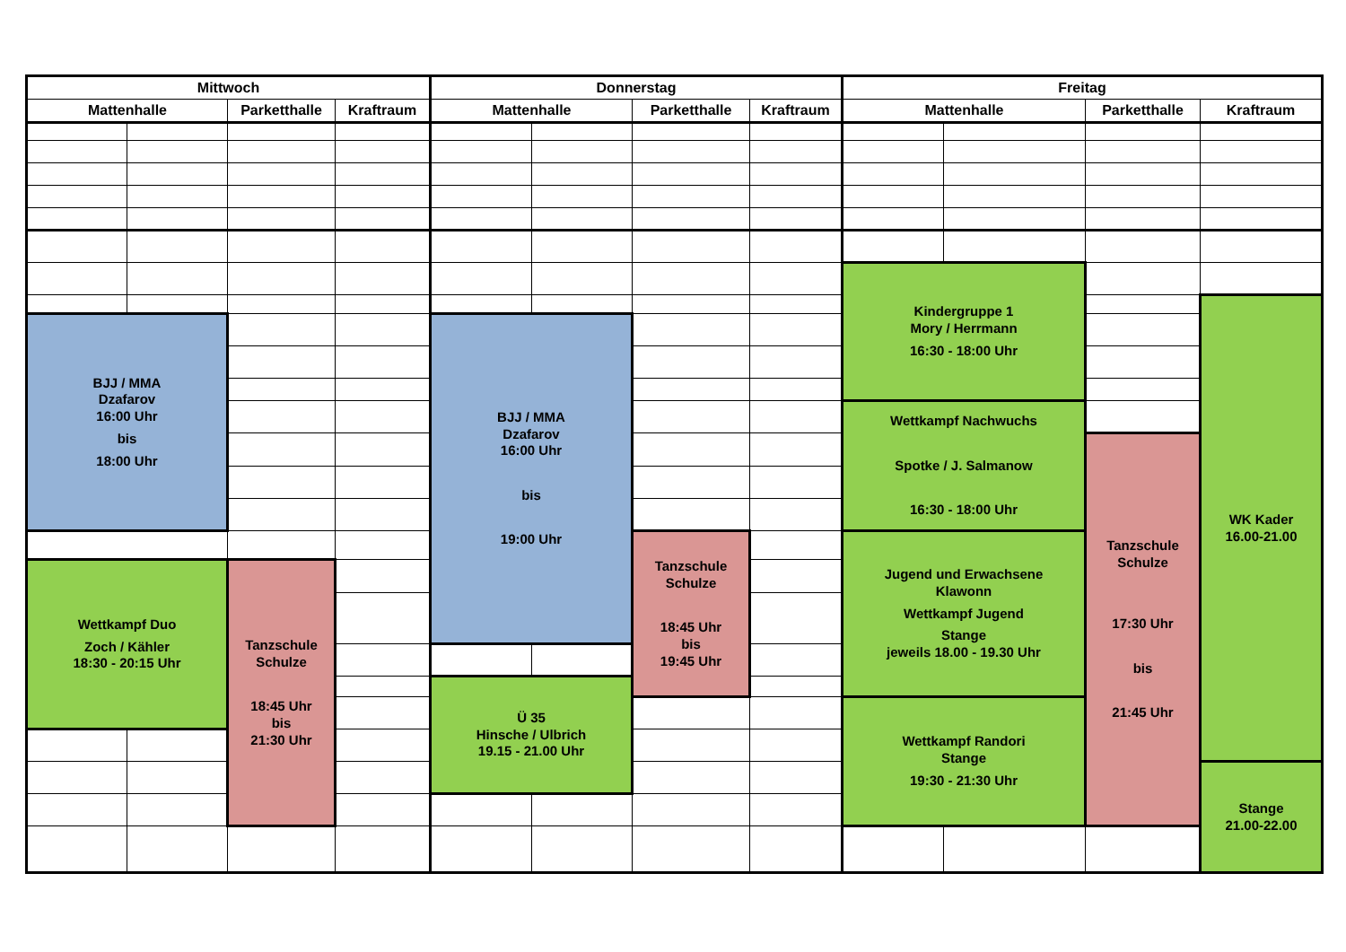| Mittwoch | | | | Donnerstag | | | | Freitag | | | |
| --- | --- | --- | --- | --- | --- | --- | --- | --- | --- | --- | --- |
| Mattenhalle | | Parketthalle | Kraftraum | Mattenhalle | | Parketthalle | Kraftraum | Mattenhalle | | Parketthalle | Kraftraum |
| | | | | | | | | Kindergruppe 1 Mory / Herrmann 16:30 - 18:00 Uhr | | | |
| | | | | | | | | | | | WK Kader 16.00-21.00 |
| BJJ / MMA Dzafarov 16:00 Uhr bis 18:00 Uhr | | | | BJJ / MMA Dzafarov 16:00 Uhr bis 19:00 Uhr | | | | | | | |
| | | | | | | | | Wettkampf Nachwuchs Spotke / J. Salmanow 16:30 - 18:00 Uhr | | | |
| | | | | | | | | | | Tanzschule Schulze 17:30 Uhr bis 21:45 Uhr | |
| | | | | | | Tanzschule Schulze 18:45 Uhr bis 19:45 Uhr | | Jugend und Erwachsene Klawonn Wettkampf Jugend Stange jeweils 18.00 - 19.30 Uhr | | | |
| Wettkampf Duo Zoch / Kähler 18:30 - 20:15 Uhr | | Tanzschule Schulze 18:45 Uhr bis 21:30 Uhr | | | | | | | | | |
| | | | | Ü 35 Hinsche / Ulbrich 19.15 - 21.00 Uhr | | | | | | | |
| | | | | | | | | Wettkampf Randori Stange 19:30 - 21:30 Uhr | | | |
| | | | | | | | | | | | Stange 21.00-22.00 |